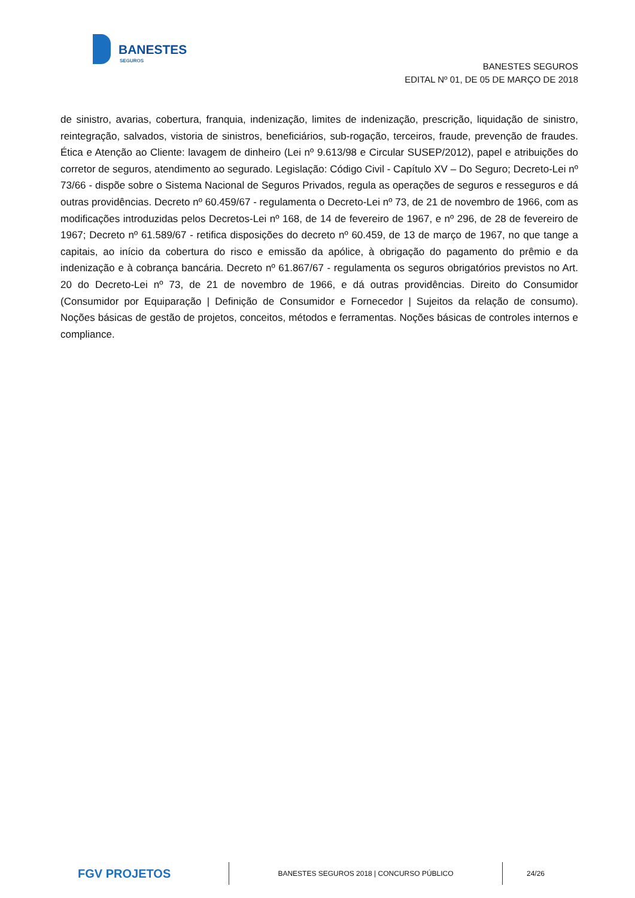BANESTES
SEGUROS
BANESTES SEGUROS
EDITAL Nº 01, DE 05 DE MARÇO DE 2018
de sinistro, avarias, cobertura, franquia, indenização, limites de indenização, prescrição, liquidação de sinistro, reintegração, salvados, vistoria de sinistros, beneficiários, sub-rogação, terceiros, fraude, prevenção de fraudes. Ética e Atenção ao Cliente: lavagem de dinheiro (Lei nº 9.613/98 e Circular SUSEP/2012), papel e atribuições do corretor de seguros, atendimento ao segurado. Legislação: Código Civil - Capítulo XV – Do Seguro; Decreto-Lei nº 73/66 - dispõe sobre o Sistema Nacional de Seguros Privados, regula as operações de seguros e resseguros e dá outras providências. Decreto nº 60.459/67 - regulamenta o Decreto-Lei nº 73, de 21 de novembro de 1966, com as modificações introduzidas pelos Decretos-Lei nº 168, de 14 de fevereiro de 1967, e nº 296, de 28 de fevereiro de 1967; Decreto nº 61.589/67 - retifica disposições do decreto nº 60.459, de 13 de março de 1967, no que tange a capitais, ao início da cobertura do risco e emissão da apólice, à obrigação do pagamento do prêmio e da indenização e à cobrança bancária. Decreto nº 61.867/67 - regulamenta os seguros obrigatórios previstos no Art. 20 do Decreto-Lei nº 73, de 21 de novembro de 1966, e dá outras providências. Direito do Consumidor (Consumidor por Equiparação | Definição de Consumidor e Fornecedor | Sujeitos da relação de consumo). Noções básicas de gestão de projetos, conceitos, métodos e ferramentas. Noções básicas de controles internos e compliance.
FGV PROJETOS
BANESTES SEGUROS 2018 | CONCURSO PÚBLICO
24/26